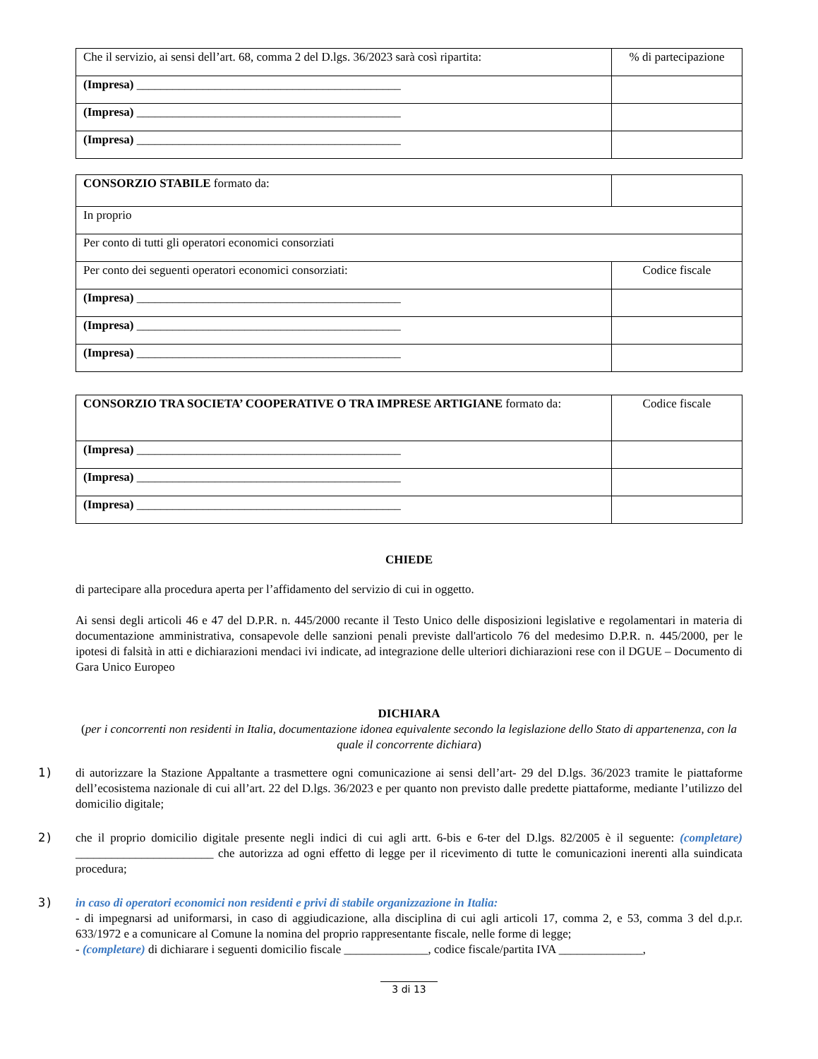| Che il servizio, ai sensi dell’art. 68, comma 2 del D.lgs. 36/2023 sarà così ripartita: | % di partecipazione |
| (Impresa) ____________________________________________ | |
| (Impresa) ____________________________________________ | |
| (Impresa) ____________________________________________ | |
| CONSORZIO STABILE formato da: | |
| In proprio | |
| Per conto di tutti gli operatori economici consorziati | |
| Per conto dei seguenti operatori economici consorziati: | Codice fiscale |
| (Impresa) ____________________________________________ | |
| (Impresa) ____________________________________________ | |
| (Impresa) ____________________________________________ | |
| CONSORZIO TRA SOCIETA’ COOPERATIVE O TRA IMPRESE ARTIGIANE formato da: | Codice fiscale |
| (Impresa) ____________________________________________ | |
| (Impresa) ____________________________________________ | |
| (Impresa) ____________________________________________ | |
CHIEDE
di partecipare alla procedura aperta per l’affidamento del servizio di cui in oggetto.
Ai sensi degli articoli 46 e 47 del D.P.R. n. 445/2000 recante il Testo Unico delle disposizioni legislative e regolamentari in materia di documentazione amministrativa, consapevole delle sanzioni penali previste dall'articolo 76 del medesimo D.P.R. n. 445/2000, per le ipotesi di falsità in atti e dichiarazioni mendaci ivi indicate, ad integrazione delle ulteriori dichiarazioni rese con il DGUE – Documento di Gara Unico Europeo
DICHIARA
(per i concorrenti non residenti in Italia, documentazione idonea equivalente secondo la legislazione dello Stato di appartenenza, con la quale il concorrente dichiara)
1)
di autorizzare la Stazione Appaltante a trasmettere ogni comunicazione ai sensi dell’art- 29 del D.lgs. 36/2023 tramite le piattaforme dell’ecosistema nazionale di cui all’art. 22 del D.lgs. 36/2023 e per quanto non previsto dalle predette piattaforme, mediante l’utilizzo del domicilio digitale;
2)
che il proprio domicilio digitale presente negli indici di cui agli artt. 6-bis e 6-ter del D.lgs. 82/2005 è il seguente: (completare) _______________________ che autorizza ad ogni effetto di legge per il ricevimento di tutte le comunicazioni inerenti alla suindicata procedura;
3)
in caso di operatori economici non residenti e privi di stabile organizzazione in Italia:
- di impegnarsi ad uniformarsi, in caso di aggiudicazione, alla disciplina di cui agli articoli 17, comma 2, e 53, comma 3 del d.p.r. 633/1972 e a comunicare al Comune la nomina del proprio rappresentante fiscale, nelle forme di legge;
- (completare) di dichiarare i seguenti domicilio fiscale ______________, codice fiscale/partita IVA ______________,
3 di 13